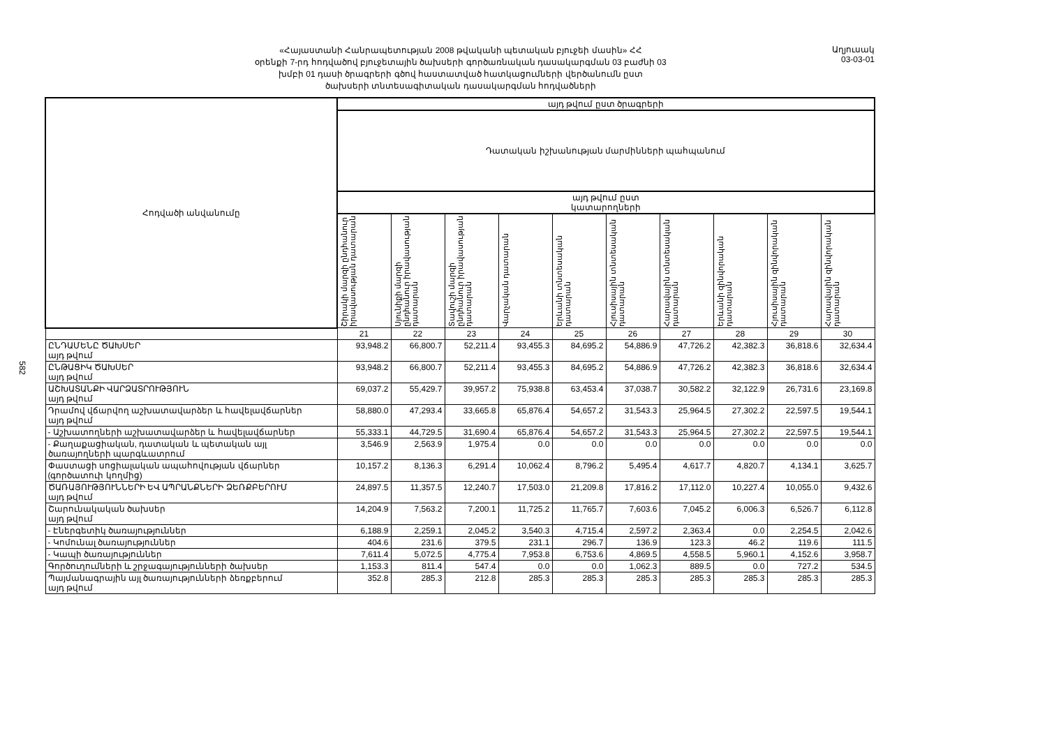«Հայաստանի Հանրապետության 2008 թվականի պետական բյուջեի մասին» ՀՀ
օրենքի 7-րդ հոդվածով բյուջետային ծախսերի գործառնական դասակարգման 03 բաժնի 03
խմբի 01 դասի ծրագրերի գծով հաստատված հատկացումների վերծանումն ըստ
ծախսերի տնտեսագիտական դասակարգման հոդվածների
Աղյուսակ 03-03-01
582
| Հոդվածի անվանումը | այդ թվում ըստ ծրագրերի | | | | | | | | | |
| --- | --- | --- | --- | --- | --- | --- | --- | --- | --- | --- |
| | Դատական իշխանության մարմինների պահպանում | | | | | | | | | |
| | այդ թվում ըստ կատարողների | | | | | | | | | |
| | Շիրակի մարզի ընդհանուր իրավասության դատարան | Սյունիքի մարզի ընդհանուր իրավասության դատարան | Տավուշի մարզի ընդհանուր իրավասության դատարան | Վարչական դատարան | Երևանի տնտեսական դատարան | Հյուսիսային տնտեսական դատարան | Հարավային տնտեսական դատարան | Երևանի զինվորական դատարան | Հյուսիսային զինվորական դատարան | Հարավային զինվորական դատարան |
| | 21 | 22 | 23 | 24 | 25 | 26 | 27 | 28 | 29 | 30 |
| ԸՆԴԱՄԵՆԸ ԾԱԽՍԵՐ այդ թվում | 93,948.2 | 66,800.7 | 52,211.4 | 93,455.3 | 84,695.2 | 54,886.9 | 47,726.2 | 42,382.3 | 36,818.6 | 32,634.4 |
| ԸՆԹԱՑԻԿ ԾԱԽՍԵՐ այդ թվում | 93,948.2 | 66,800.7 | 52,211.4 | 93,455.3 | 84,695.2 | 54,886.9 | 47,726.2 | 42,382.3 | 36,818.6 | 32,634.4 |
| ԱՇԽԱՏԱՆՔԻ ՎԱՐՁԱՏՐՈՒԹՅՈՒՆ այդ թվում | 69,037.2 | 55,429.7 | 39,957.2 | 75,938.8 | 63,453.4 | 37,038.7 | 30,582.2 | 32,122.9 | 26,731.6 | 23,169.8 |
| Դրամով վճարվող աշխատավարձեր և հավելավճարներ այդ թվում | 58,880.0 | 47,293.4 | 33,665.8 | 65,876.4 | 54,657.2 | 31,543.3 | 25,964.5 | 27,302.2 | 22,597.5 | 19,544.1 |
| - Աշխատողների աշխատավարձեր և հավելավճարներ | 55,333.1 | 44,729.5 | 31,690.4 | 65,876.4 | 54,657.2 | 31,543.3 | 25,964.5 | 27,302.2 | 22,597.5 | 19,544.1 |
| - Քաղաքացիական, դատական և պետական այլ ծառայողների պարգևատրում | 3,546.9 | 2,563.9 | 1,975.4 | 0.0 | 0.0 | 0.0 | 0.0 | 0.0 | 0.0 | 0.0 |
| Փաստացի սոցիալական ապահովության վճարներ (գործատուի կողմից) | 10,157.2 | 8,136.3 | 6,291.4 | 10,062.4 | 8,796.2 | 5,495.4 | 4,617.7 | 4,820.7 | 4,134.1 | 3,625.7 |
| ԾԱՌԱՅՈՒԹՅՈՒՆՆԵՐԻ ԵՎ ԱՊՐԱՆՔՆԵՐԻ ՁԵՌՔԲԵՐՈՒՄ այդ թվում | 24,897.5 | 11,357.5 | 12,240.7 | 17,503.0 | 21,209.8 | 17,816.2 | 17,112.0 | 10,227.4 | 10,055.0 | 9,432.6 |
| Շարունակական ծախսեր այդ թվում | 14,204.9 | 7,563.2 | 7,200.1 | 11,725.2 | 11,765.7 | 7,603.6 | 7,045.2 | 6,006.3 | 6,526.7 | 6,112.8 |
| - Էներգետիկ ծառայություններ | 6,188.9 | 2,259.1 | 2,045.2 | 3,540.3 | 4,715.4 | 2,597.2 | 2,363.4 | 0.0 | 2,254.5 | 2,042.6 |
| - Կոմունալ ծառայություններ | 404.6 | 231.6 | 379.5 | 231.1 | 296.7 | 136.9 | 123.3 | 46.2 | 119.6 | 111.5 |
| - Կապի ծառայություններ | 7,611.4 | 5,072.5 | 4,775.4 | 7,953.8 | 6,753.6 | 4,869.5 | 4,558.5 | 5,960.1 | 4,152.6 | 3,958.7 |
| Գործուղումների և շրջագայությունների ծախսեր | 1,153.3 | 811.4 | 547.4 | 0.0 | 0.0 | 1,062.3 | 889.5 | 0.0 | 727.2 | 534.5 |
| Պայմանագրային այլ ծառայությունների ձեռքբերում այդ թվում | 352.8 | 285.3 | 212.8 | 285.3 | 285.3 | 285.3 | 285.3 | 285.3 | 285.3 | 285.3 |